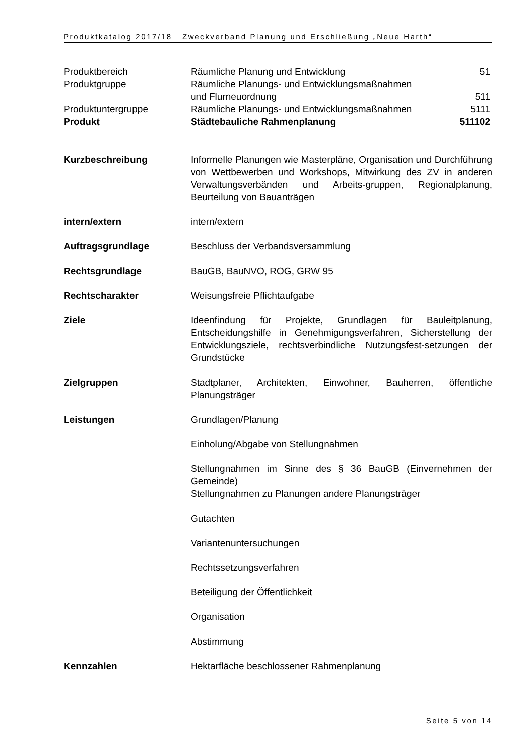Produktkatalog 2017/18 Zweckverband Planung und Erschließung „Neue Harth“
| Produktbereich | Räumliche Planung und Entwicklung | 51 |
| Produktgruppe | Räumliche Planungs- und Entwicklungsmaßnahmen und Flurneuordnung | 511 |
| Produktuntergruppe | Räumliche Planungs- und Entwicklungsmaßnahmen | 5111 |
| Produkt | Städtebauliche Rahmenplanung | 511102 |
| Kurzbeschreibung | Informelle Planungen wie Masterpläne, Organisation und Durchführung von Wettbewerben und Workshops, Mitwirkung des ZV in anderen Verwaltungsverbänden und Arbeits-gruppen, Regionalplanung, Beurteilung von Bauanträgen |
| intern/extern | intern/extern |
| Auftragsgrundlage | Beschluss der Verbandsversammlung |
| Rechtsgrundlage | BauGB, BauNVO, ROG, GRW 95 |
| Rechtscharakter | Weisungsfreie Pflichtaufgabe |
| Ziele | Ideenfindung für Projekte, Grundlagen für Bauleitplanung, Entscheidungshilfe in Genehmigungsverfahren, Sicherstellung der Entwicklungsziele, rechtsverbindliche Nutzungsfest-setzungen der Grundstücke |
| Zielgruppen | Stadtplaner, Architekten, Einwohner, Bauherren, öffentliche Planungsträger |
| Leistungen | Grundlagen/Planung |
| | Einholung/Abgabe von Stellungnahmen |
| | Stellungnahmen im Sinne des § 36 BauGB (Einvernehmen der Gemeinde) Stellungnahmen zu Planungen andere Planungsträger |
| | Gutachten |
| | Variantenuntersuchungen |
| | Rechtssetzungsverfahren |
| | Beteiligung der Öffentlichkeit |
| | Organisation |
| | Abstimmung |
| Kennzahlen | Hektarfläche beschlossener Rahmenplanung |
Seite 5 von 14